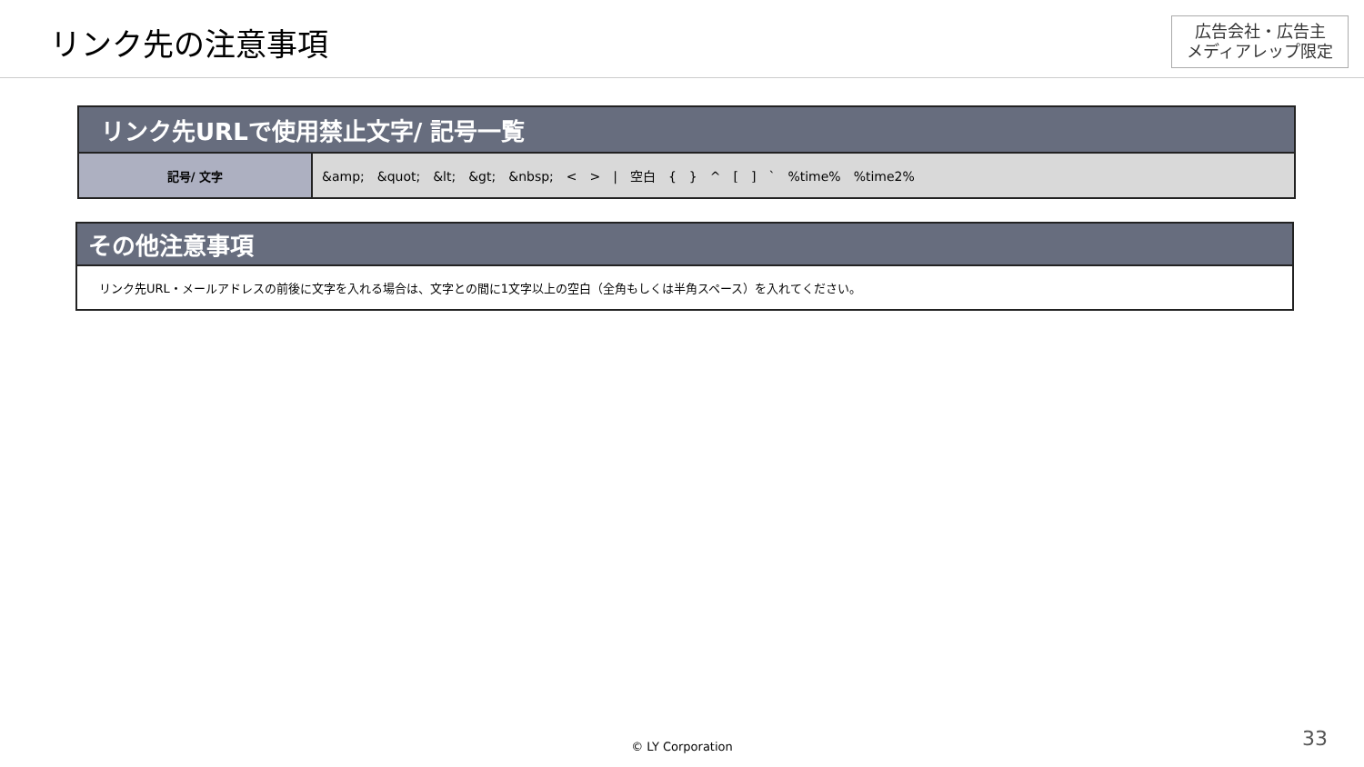リンク先の注意事項
広告会社・広告主
メディアレップ限定
| リンク先URLで使用禁止文字/ 記号一覧 | |
| --- | --- |
| 記号/ 文字 | &amp; &quot; &lt; &gt; &nbsp; < > / 空白 { } ^ [ ] ` %time% %time2% |
| その他注意事項 |
| --- |
| リンク先URL・メールアドレスの前後に文字を入れる場合は、文字との間に1文字以上の空白（全角もしくは半角スペース）を入れてください。 |
© LY Corporation 33